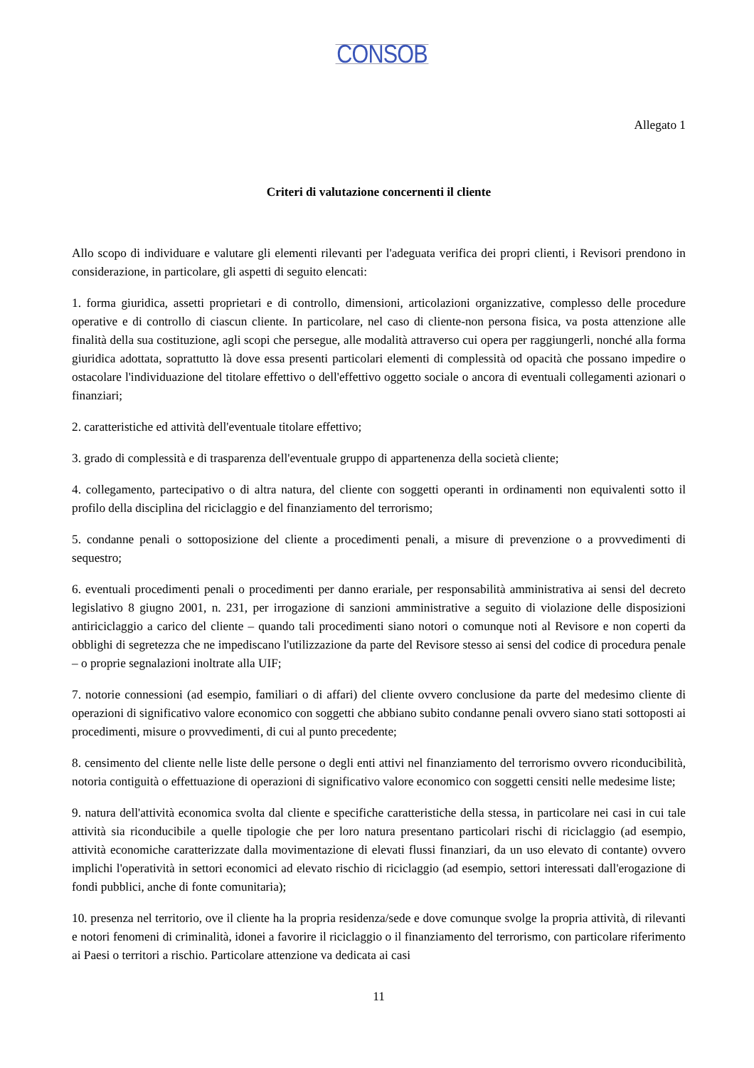CONSOB
Allegato 1
Criteri di valutazione concernenti il cliente
Allo scopo di individuare e valutare gli elementi rilevanti per l'adeguata verifica dei propri clienti, i Revisori prendono in considerazione, in particolare, gli aspetti di seguito elencati:
1. forma giuridica, assetti proprietari e di controllo, dimensioni, articolazioni organizzative, complesso delle procedure operative e di controllo di ciascun cliente. In particolare, nel caso di cliente-non persona fisica, va posta attenzione alle finalità della sua costituzione, agli scopi che persegue, alle modalità attraverso cui opera per raggiungerli, nonché alla forma giuridica adottata, soprattutto là dove essa presenti particolari elementi di complessità od opacità che possano impedire o ostacolare l'individuazione del titolare effettivo o dell'effettivo oggetto sociale o ancora di eventuali collegamenti azionari o finanziari;
2. caratteristiche ed attività dell'eventuale titolare effettivo;
3. grado di complessità e di trasparenza dell'eventuale gruppo di appartenenza della società cliente;
4. collegamento, partecipativo o di altra natura, del cliente con soggetti operanti in ordinamenti non equivalenti sotto il profilo della disciplina del riciclaggio e del finanziamento del terrorismo;
5. condanne penali o sottoposizione del cliente a procedimenti penali, a misure di prevenzione o a provvedimenti di sequestro;
6. eventuali procedimenti penali o procedimenti per danno erariale, per responsabilità amministrativa ai sensi del decreto legislativo 8 giugno 2001, n. 231, per irrogazione di sanzioni amministrative a seguito di violazione delle disposizioni antiriciclaggio a carico del cliente – quando tali procedimenti siano notori o comunque noti al Revisore e non coperti da obblighi di segretezza che ne impediscano l'utilizzazione da parte del Revisore stesso ai sensi del codice di procedura penale – o proprie segnalazioni inoltrate alla UIF;
7. notorie connessioni (ad esempio, familiari o di affari) del cliente ovvero conclusione da parte del medesimo cliente di operazioni di significativo valore economico con soggetti che abbiano subito condanne penali ovvero siano stati sottoposti ai procedimenti, misure o provvedimenti, di cui al punto precedente;
8. censimento del cliente nelle liste delle persone o degli enti attivi nel finanziamento del terrorismo ovvero riconducibilità, notoria contiguità o effettuazione di operazioni di significativo valore economico con soggetti censiti nelle medesime liste;
9. natura dell'attività economica svolta dal cliente e specifiche caratteristiche della stessa, in particolare nei casi in cui tale attività sia riconducibile a quelle tipologie che per loro natura presentano particolari rischi di riciclaggio (ad esempio, attività economiche caratterizzate dalla movimentazione di elevati flussi finanziari, da un uso elevato di contante) ovvero implichi l'operatività in settori economici ad elevato rischio di riciclaggio (ad esempio, settori interessati dall'erogazione di fondi pubblici, anche di fonte comunitaria);
10. presenza nel territorio, ove il cliente ha la propria residenza/sede e dove comunque svolge la propria attività, di rilevanti e notori fenomeni di criminalità, idonei a favorire il riciclaggio o il finanziamento del terrorismo, con particolare riferimento ai Paesi o territori a rischio. Particolare attenzione va dedicata ai casi
11